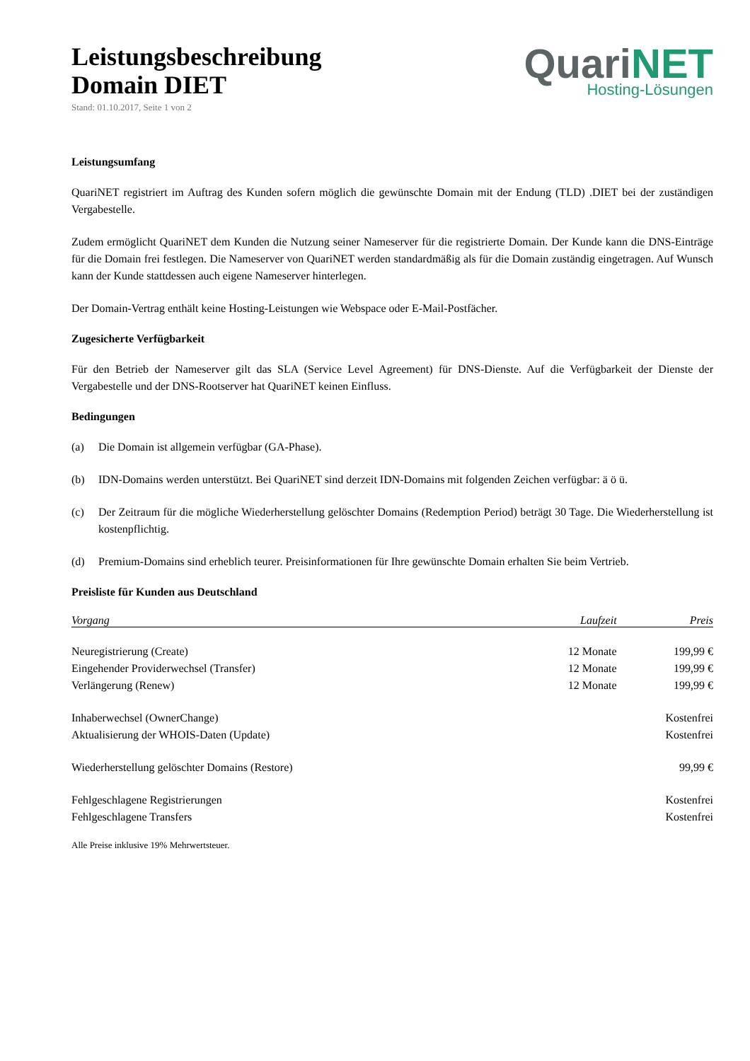Leistungsbeschreibung
Domain DIET
Stand: 01.10.2017, Seite 1 von 2
Quari NET
Hosting-Lösungen
Leistungsumfang
QuariNET registriert im Auftrag des Kunden sofern möglich die gewünschte Domain mit der Endung (TLD) .DIET bei der zuständigen Vergabestelle.
Zudem ermöglicht QuariNET dem Kunden die Nutzung seiner Nameserver für die registrierte Domain. Der Kunde kann die DNS-Einträge für die Domain frei festlegen. Die Nameserver von QuariNET werden standardmäßig als für die Domain zuständig eingetragen. Auf Wunsch kann der Kunde stattdessen auch eigene Nameserver hinterlegen.
Der Domain-Vertrag enthält keine Hosting-Leistungen wie Webspace oder E-Mail-Postfächer.
Zugesicherte Verfügbarkeit
Für den Betrieb der Nameserver gilt das SLA (Service Level Agreement) für DNS-Dienste. Auf die Verfügbarkeit der Dienste der Vergabestelle und der DNS-Rootserver hat QuariNET keinen Einfluss.
Bedingungen
(a) Die Domain ist allgemein verfügbar (GA-Phase).
(b) IDN-Domains werden unterstützt. Bei QuariNET sind derzeit IDN-Domains mit folgenden Zeichen verfügbar: ä ö ü.
(c) Der Zeitraum für die mögliche Wiederherstellung gelöschter Domains (Redemption Period) beträgt 30 Tage. Die Wiederherstellung ist kostenpflichtig.
(d) Premium-Domains sind erheblich teurer. Preisinformationen für Ihre gewünschte Domain erhalten Sie beim Vertrieb.
Preisliste für Kunden aus Deutschland
| Vorgang | Laufzeit | Preis |
| --- | --- | --- |
| Neuregistrierung (Create) | 12 Monate | 199,99 € |
| Eingehender Providerwechsel (Transfer) | 12 Monate | 199,99 € |
| Verlängerung (Renew) | 12 Monate | 199,99 € |
| Inhaberwechsel (OwnerChange) | | Kostenfrei |
| Aktualisierung der WHOIS-Daten (Update) | | Kostenfrei |
| Wiederherstellung gelöschter Domains (Restore) | | 99,99 € |
| Fehlgeschlagene Registrierungen | | Kostenfrei |
| Fehlgeschlagene Transfers | | Kostenfrei |
Alle Preise inklusive 19% Mehrwertsteuer.